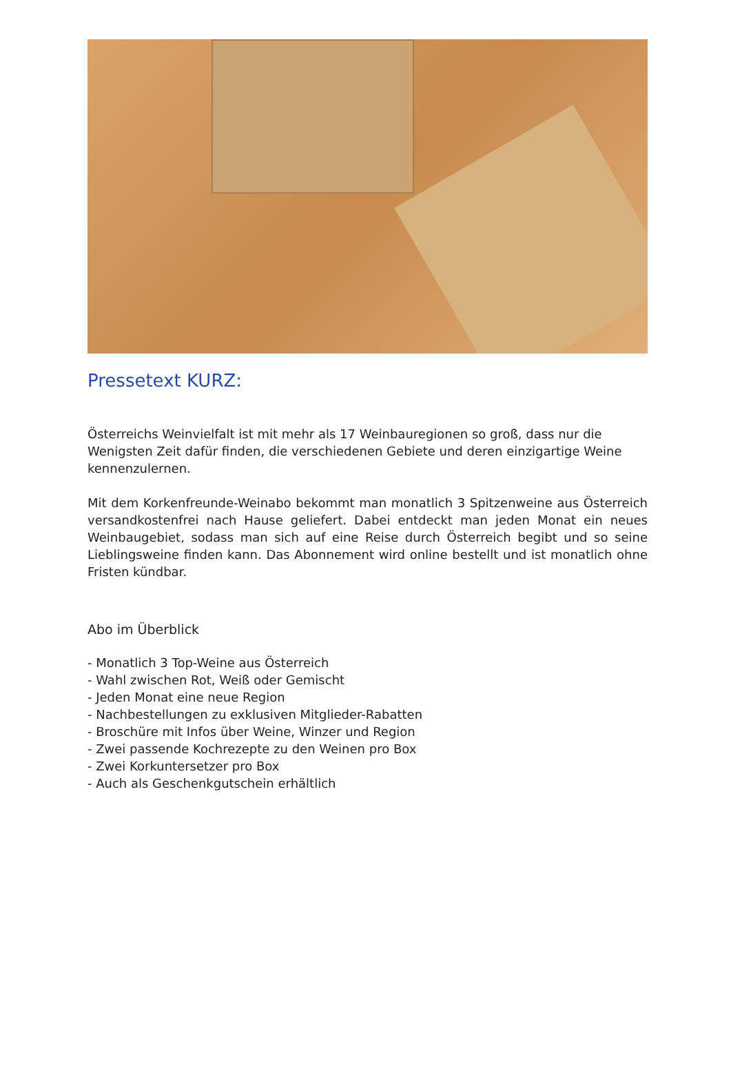Pressetext KURZ:
Österreichs Weinvielfalt ist mit mehr als 17 Weinbauregionen so groß, dass nur die Wenigsten Zeit dafür finden, die verschiedenen Gebiete und deren einzigartige Weine kennenzulernen.
Mit dem Korkenfreunde-Weinabo bekommt man monatlich 3 Spitzenweine aus Österreich versandkostenfrei nach Hause geliefert. Dabei entdeckt man jeden Monat ein neues Weinbaugebiet, sodass man sich auf eine Reise durch Österreich begibt und so seine Lieblingsweine finden kann. Das Abonnement wird online bestellt und ist monatlich ohne Fristen kündbar.
Abo im Überblick
- Monatlich 3 Top-Weine aus Österreich
- Wahl zwischen Rot, Weiß oder Gemischt
- Jeden Monat eine neue Region
- Nachbestellungen zu exklusiven Mitglieder-Rabatten
- Broschüre mit Infos über Weine, Winzer und Region
- Zwei passende Kochrezepte zu den Weinen pro Box
- Zwei Korkuntersetzer pro Box
- Auch als Geschenkgutschein erhältlich